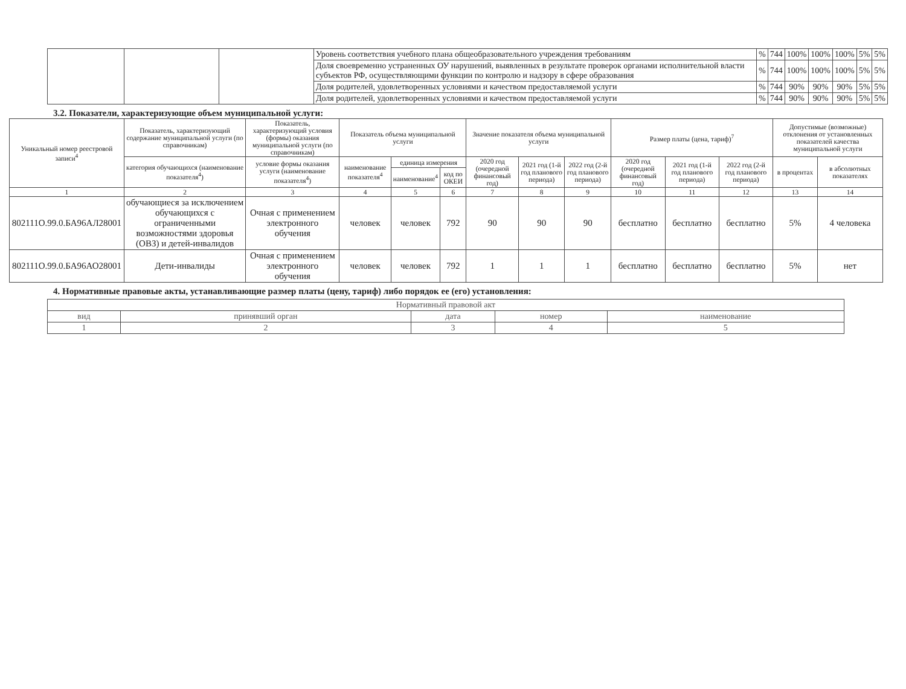| | | | Уровень соответствия учебного плана общеобразовательного учреждения требованиям | % | 744 | 100% | 100% | 100% | 5% | 5% |
| | | | Доля своевременно устраненных ОУ нарушений, выявленных в результате проверок органами исполнительной власти субъектов РФ, осуществляющими функции по контролю и надзору в сфере образования | % | 744 | 100% | 100% | 100% | 5% | 5% |
| | | | Доля родителей, удовлетворенных условиями и качеством предоставляемой услуги | % | 744 | 90% | 90% | 90% | 5% | 5% |
| | | | Доля родителей, удовлетворенных условиями и качеством предоставляемой услуги | % | 744 | 90% | 90% | 90% | 5% | 5% |
3.2. Показатели, характеризующие объем муниципальной услуги:
| Уникальный номер реестровой записи<sup>4</sup> | Показатель, характеризующий содержание муниципальной услуги (по справочникам) | Показатель, характеризующий условия (формы) оказания муниципальной услуги (по справочникам) | Показатель объема муниципальной услуги | | | Значение показателя объема муниципальной услуги | | | Размер платы (цена, тариф)<sup>7</sup> | | | Допустимые (возможные) отклонения от установленных показателей качества муниципальной услуги | |
| --- | --- | --- | --- | --- | --- | --- | --- | --- | --- | --- | --- | --- | --- |
| | категория обучающихся (наименование показателя<sup>4</sup>) | условие формы оказания услуги (наименование показателя<sup>4</sup>) | наименование показателя<sup>4</sup> | единица измерения | | 2020 год (очередной финансовый год) | 2021 год (1-й год планового периода) | 2022 год (2-й год планового периода) | 2020 год (очередной финансовый год) | 2021 год (1-й год планового периода) | 2022 год (2-й год планового периода) | в процентах | в абсолютных показателях |
| | | | | наименование<sup>4</sup> | код по ОКЕИ | | | | | | | | |
| 1 | 2 | 3 | 4 | 5 | 6 | 7 | 8 | 9 | 10 | 11 | 12 | 13 | 14 |
| 802111О.99.0.БА96АЛ28001 | обучающиеся за исключением обучающихся с ограниченными возможностями здоровья (ОВЗ) и детей-инвалидов | Очная с применением электронного обучения | человек | человек | 792 | 90 | 90 | 90 | бесплатно | бесплатно | бесплатно | 5% | 4 человека |
| 802111О.99.0.БА96АО28001 | Дети-инвалиды | Очная с применением электронного обучения | человек | человек | 792 | 1 | 1 | 1 | бесплатно | бесплатно | бесплатно | 5% | нет |
4. Нормативные правовые акты, устанавливающие размер платы (цену, тариф) либо порядок ее (его) установления:
| Нормативный правовой акт | | | | |
| вид | принявший орган | дата | номер | наименование |
| 1 | 2 | 3 | 4 | 5 |